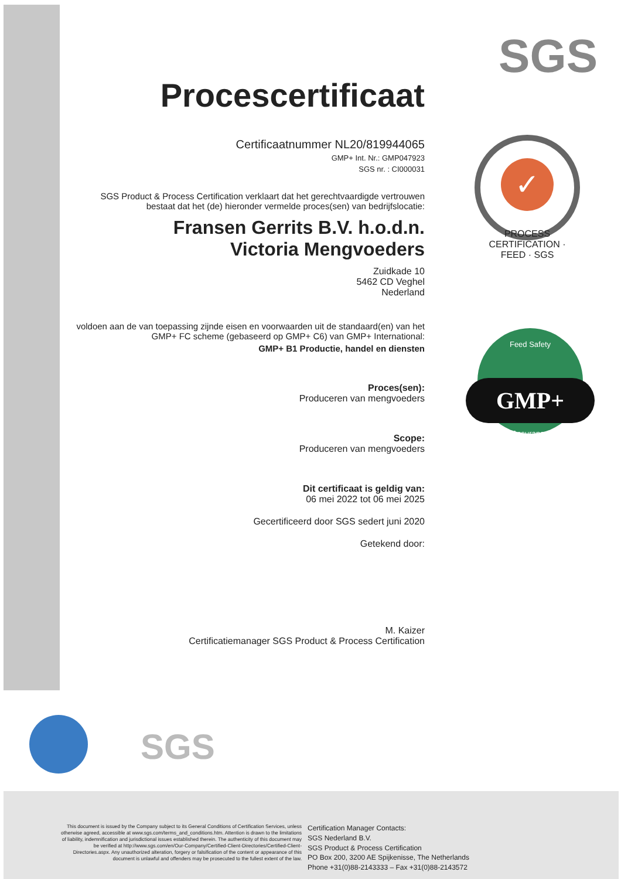SGS
✓
PROCESS CERTIFICATION · FEED · SGS
Feed Safety
GMP+
Assurance
Procescertificaat
Certificaatnummer NL20/819944065
GMP+ Int. Nr.: GMP047923
SGS nr. : CI000031
SGS Product & Process Certification verklaart dat het gerechtvaardigde vertrouwen bestaat dat het (de) hieronder vermelde proces(sen) van bedrijfslocatie:
Fransen Gerrits B.V. h.o.d.n.
Victoria Mengvoeders
Zuidkade 10
5462 CD Veghel
Nederland
voldoen aan de van toepassing zijnde eisen en voorwaarden uit de standaard(en) van het GMP+ FC scheme (gebaseerd op GMP+ C6) van GMP+ International:
GMP+ B1 Productie, handel en diensten
Proces(sen):
Produceren van mengvoeders
Scope:
Produceren van mengvoeders
Dit certificaat is geldig van:
06 mei 2022 tot 06 mei 2025
Gecertificeerd door SGS sedert juni 2020
Getekend door:
M. Kaizer
Certificatiemanager SGS Product & Process Certification
SGS
This document is issued by the Company subject to its General Conditions of Certification Services, unless otherwise agreed, accessible at www.sgs.com/terms_and_conditions.htm. Attention is drawn to the limitations of liability, indemnification and jurisdictional issues established therein. The authenticity of this document may be verified at http://www.sgs.com/en/Our-Company/Certified-Client-Directories/Certified-Client-Directories.aspx. Any unauthorized alteration, forgery or falsification of the content or appearance of this document is unlawful and offenders may be prosecuted to the fullest extent of the law.
Certification Manager Contacts:
SGS Nederland B.V.
SGS Product & Process Certification
PO Box 200, 3200 AE Spijkenisse, The Netherlands
Phone +31(0)88-2143333 – Fax +31(0)88-2143572